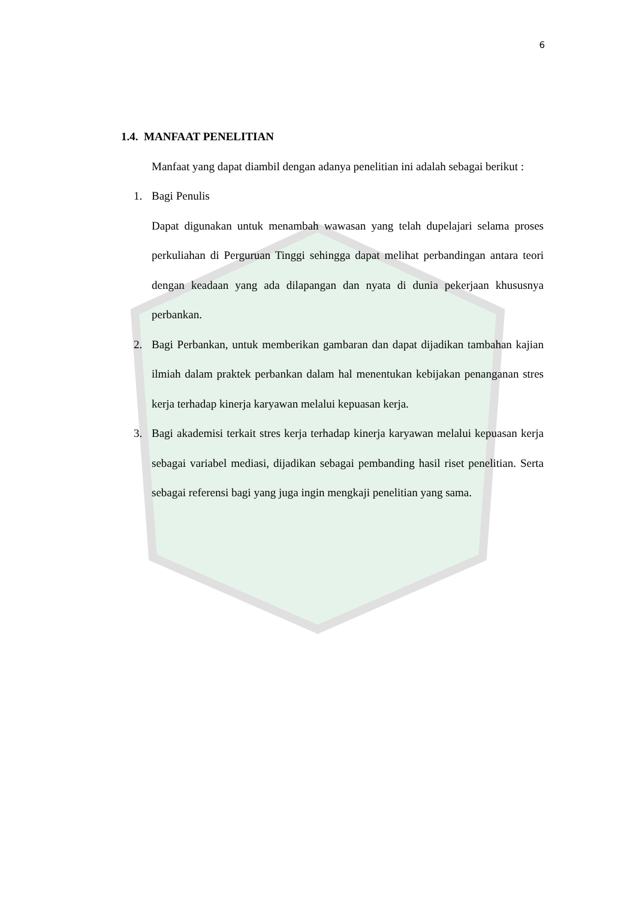6
1.4. MANFAAT PENELITIAN
Manfaat yang dapat diambil dengan adanya penelitian ini adalah sebagai berikut :
1. Bagi Penulis
Dapat digunakan untuk menambah wawasan yang telah dupelajari selama proses perkuliahan di Perguruan Tinggi sehingga dapat melihat perbandingan antara teori dengan keadaan yang ada dilapangan dan nyata di dunia pekerjaan khususnya perbankan.
2. Bagi Perbankan, untuk memberikan gambaran dan dapat dijadikan tambahan kajian ilmiah dalam praktek perbankan dalam hal menentukan kebijakan penanganan stres kerja terhadap kinerja karyawan melalui kepuasan kerja.
3. Bagi akademisi terkait stres kerja terhadap kinerja karyawan melalui kepuasan kerja sebagai variabel mediasi, dijadikan sebagai pembanding hasil riset penelitian. Serta sebagai referensi bagi yang juga ingin mengkaji penelitian yang sama.